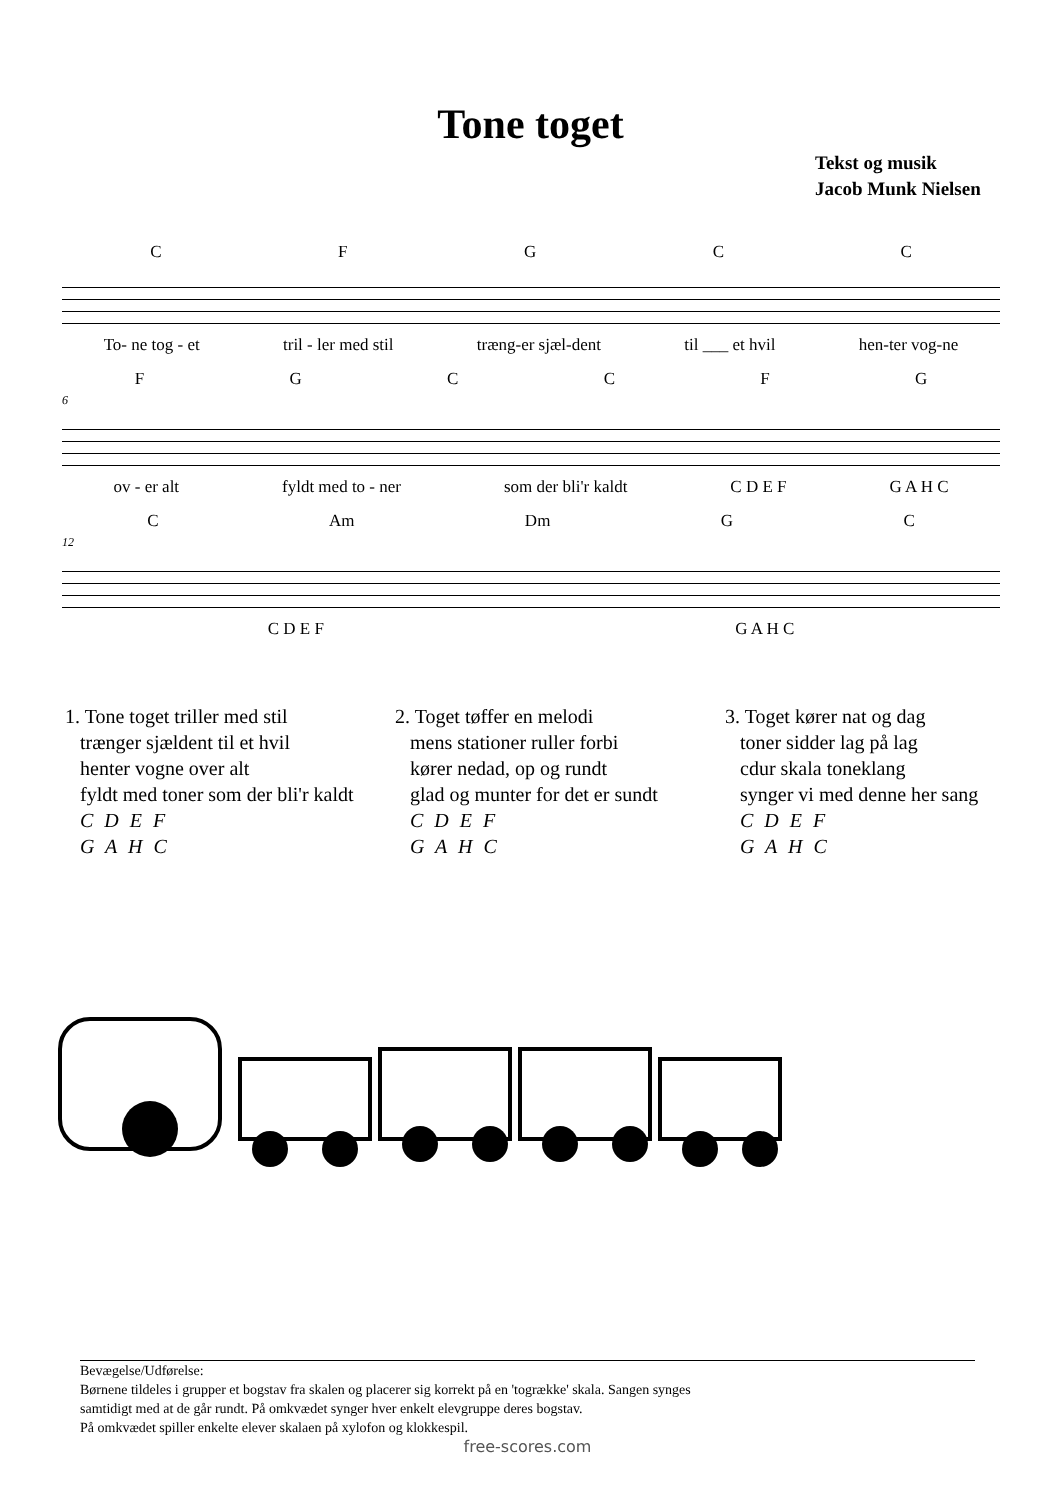Tone toget
Tekst og musik
Jacob Munk Nielsen
CFGCC
To- ne tog - et tril - ler med stil træng-er sjæl-dent til ___ et hvil hen-ter vog-ne
FGCCFG
6
ov - er alt fyldt med to - ner som der bli'r kaldt C D E F G A H C
C Am Dm GC
12
C D E F G A H C
1. Tone toget triller med stil
trænger sjældent til et hvil
henter vogne over alt
fyldt med toner som der bli'r kaldt
C D E F
G A H C
2. Toget tøffer en melodi
mens stationer ruller forbi
kører nedad, op og rundt
glad og munter for det er sundt
C D E F
G A H C
3. Toget kører nat og dag
toner sidder lag på lag
cdur skala toneklang
synger vi med denne her sang
C D E F
G A H C
Bevægelse/Udførelse:
Børnene tildeles i grupper et bogstav fra skalen og placerer sig korrekt på en 'togrække' skala. Sangen synges
samtidigt med at de går rundt. På omkvædet synger hver enkelt elevgruppe deres bogstav.
På omkvædet spiller enkelte elever skalaen på xylofon og klokkespil.
free-scores.com